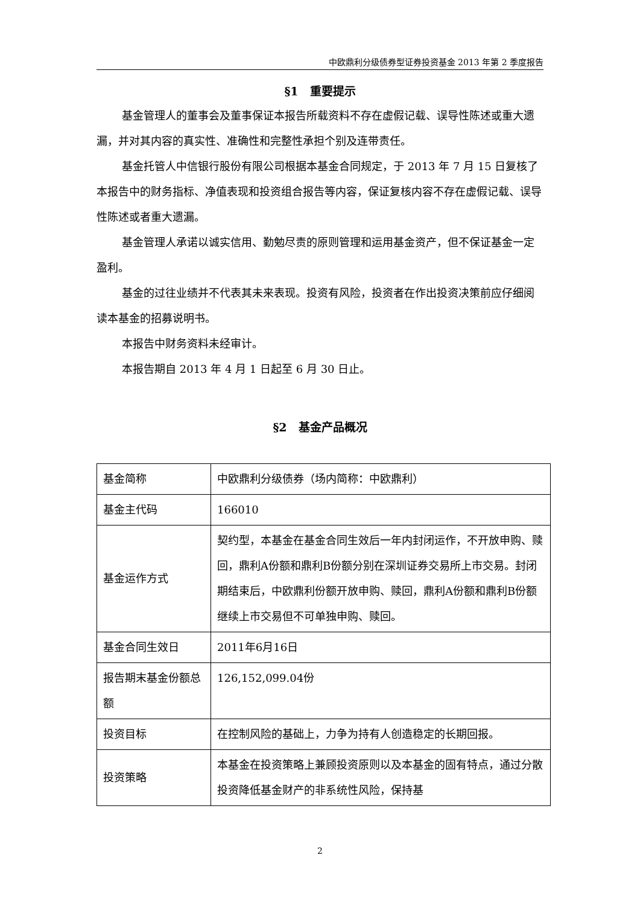中欧鼎利分级债券型证券投资基金 2013 年第 2 季度报告
§1　重要提示
基金管理人的董事会及董事保证本报告所载资料不存在虚假记载、误导性陈述或重大遗漏，并对其内容的真实性、准确性和完整性承担个别及连带责任。
基金托管人中信银行股份有限公司根据本基金合同规定，于 2013 年 7 月 15 日复核了本报告中的财务指标、净值表现和投资组合报告等内容，保证复核内容不存在虚假记载、误导性陈述或者重大遗漏。
基金管理人承诺以诚实信用、勤勉尽责的原则管理和运用基金资产，但不保证基金一定盈利。
基金的过往业绩并不代表其未来表现。投资有风险，投资者在作出投资决策前应仔细阅读本基金的招募说明书。
本报告中财务资料未经审计。
本报告期自 2013 年 4 月 1 日起至 6 月 30 日止。
§2　基金产品概况
| 基金简称 | 中欧鼎利分级债券（场内简称：中欧鼎利） |
| 基金主代码 | 166010 |
| 基金运作方式 | 契约型，本基金在基金合同生效后一年内封闭运作，不开放申购、赎回，鼎利A份额和鼎利B份额分别在深圳证券交易所上市交易。封闭期结束后，中欧鼎利份额开放申购、赎回，鼎利A份额和鼎利B份额继续上市交易但不可单独申购、赎回。 |
| 基金合同生效日 | 2011年6月16日 |
| 报告期末基金份额总额 | 126,152,099.04份 |
| 投资目标 | 在控制风险的基础上，力争为持有人创造稳定的长期回报。 |
| 投资策略 | 本基金在投资策略上兼顾投资原则以及本基金的固有特点，通过分散投资降低基金财产的非系统性风险，保持基 |
2